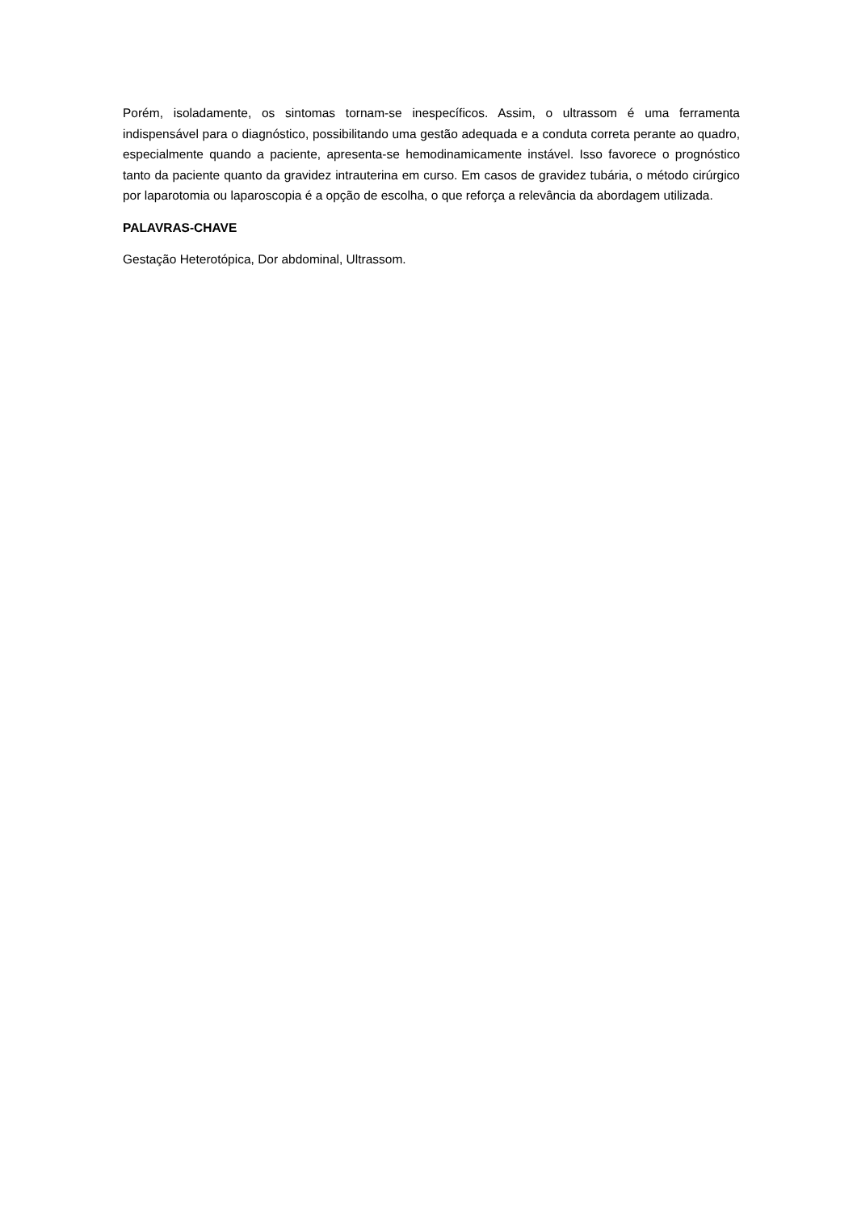Porém, isoladamente, os sintomas tornam-se inespecíficos. Assim, o ultrassom é uma ferramenta indispensável para o diagnóstico, possibilitando uma gestão adequada e a conduta correta perante ao quadro, especialmente quando a paciente, apresenta-se hemodinamicamente instável. Isso favorece o prognóstico tanto da paciente quanto da gravidez intrauterina em curso. Em casos de gravidez tubária, o método cirúrgico por laparotomia ou laparoscopia é a opção de escolha, o que reforça a relevância da abordagem utilizada.
PALAVRAS-CHAVE
Gestação Heterotópica, Dor abdominal, Ultrassom.